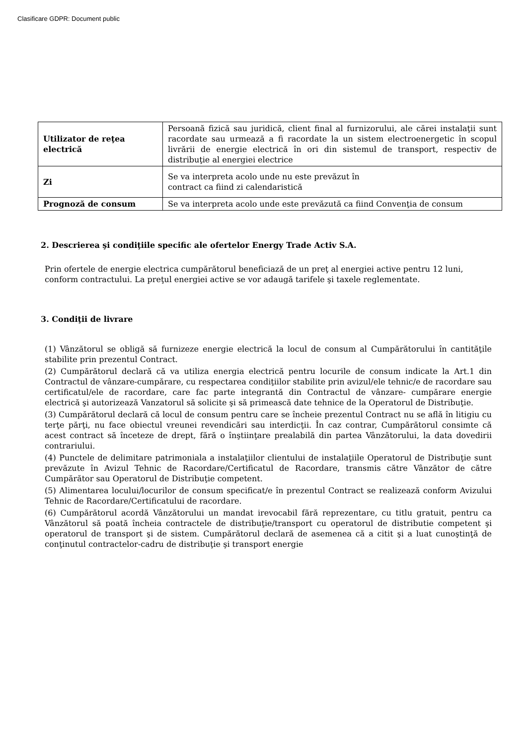Clasificare GDPR: Document public
| Utilizator de reţea electrică | Persoană fizică sau juridică, client final al furnizorului, ale cărei instalaţii sunt racordate sau urmează a fi racordate la un sistem electroenergetic în scopul livrării de energie electrică în ori din sistemul de transport, respectiv de distribuţie al energiei electrice |
| Zi | Se va interpreta acolo unde nu este prevăzut în contract ca fiind zi calendaristică |
| Prognoză de consum | Se va interpreta acolo unde este prevăzută ca fiind Convenţia de consum |
2. Descrierea şi condiţiile specific ale ofertelor Energy Trade Activ S.A.
Prin ofertele de energie electrica cumpărătorul beneficiază de un preţ al energiei active pentru 12 luni, conform contractului. La preţul energiei active se vor adaugă tarifele şi taxele reglementate.
3. Condiţii de livrare
(1) Vânzătorul se obligă să furnizeze energie electrică la locul de consum al Cumpărătorului în cantităţile stabilite prin prezentul Contract.
(2) Cumpărătorul declară că va utiliza energia electrică pentru locurile de consum indicate la Art.1 din Contractul de vânzare-cumpărare, cu respectarea condiţiilor stabilite prin avizul/ele tehnic/e de racordare sau certificatul/ele de racordare, care fac parte integrantă din Contractul de vânzare- cumpărare energie electrică şi autorizează Vanzatorul să solicite şi să primească date tehnice de la Operatorul de Distribuţie.
(3) Cumpărătorul declară că locul de consum pentru care se încheie prezentul Contract nu se află în litigiu cu terţe părţi, nu face obiectul vreunei revendicări sau interdicţii. În caz contrar, Cumpărătorul consimte că acest contract să înceteze de drept, fără o înştiinţare prealabilă din partea Vânzătorului, la data dovedirii contrariului.
(4) Punctele de delimitare patrimoniala a instalaţiilor clientului de instalaţiile Operatorul de Distribuţie sunt prevăzute în Avizul Tehnic de Racordare/Certificatul de Racordare, transmis către Vânzător de către Cumpărător sau Operatorul de Distribuţie competent.
(5) Alimentarea locului/locurilor de consum specificat/e în prezentul Contract se realizează conform Avizului Tehnic de Racordare/Certificatului de racordare.
(6) Cumpărătorul acordă Vânzătorului un mandat irevocabil fără reprezentare, cu titlu gratuit, pentru ca Vânzătorul să poată încheia contractele de distribuţie/transport cu operatorul de distributie competent şi operatorul de transport şi de sistem. Cumpărătorul declară de asemenea că a citit şi a luat cunoştinţă de conţinutul contractelor-cadru de distribuţie şi transport energie